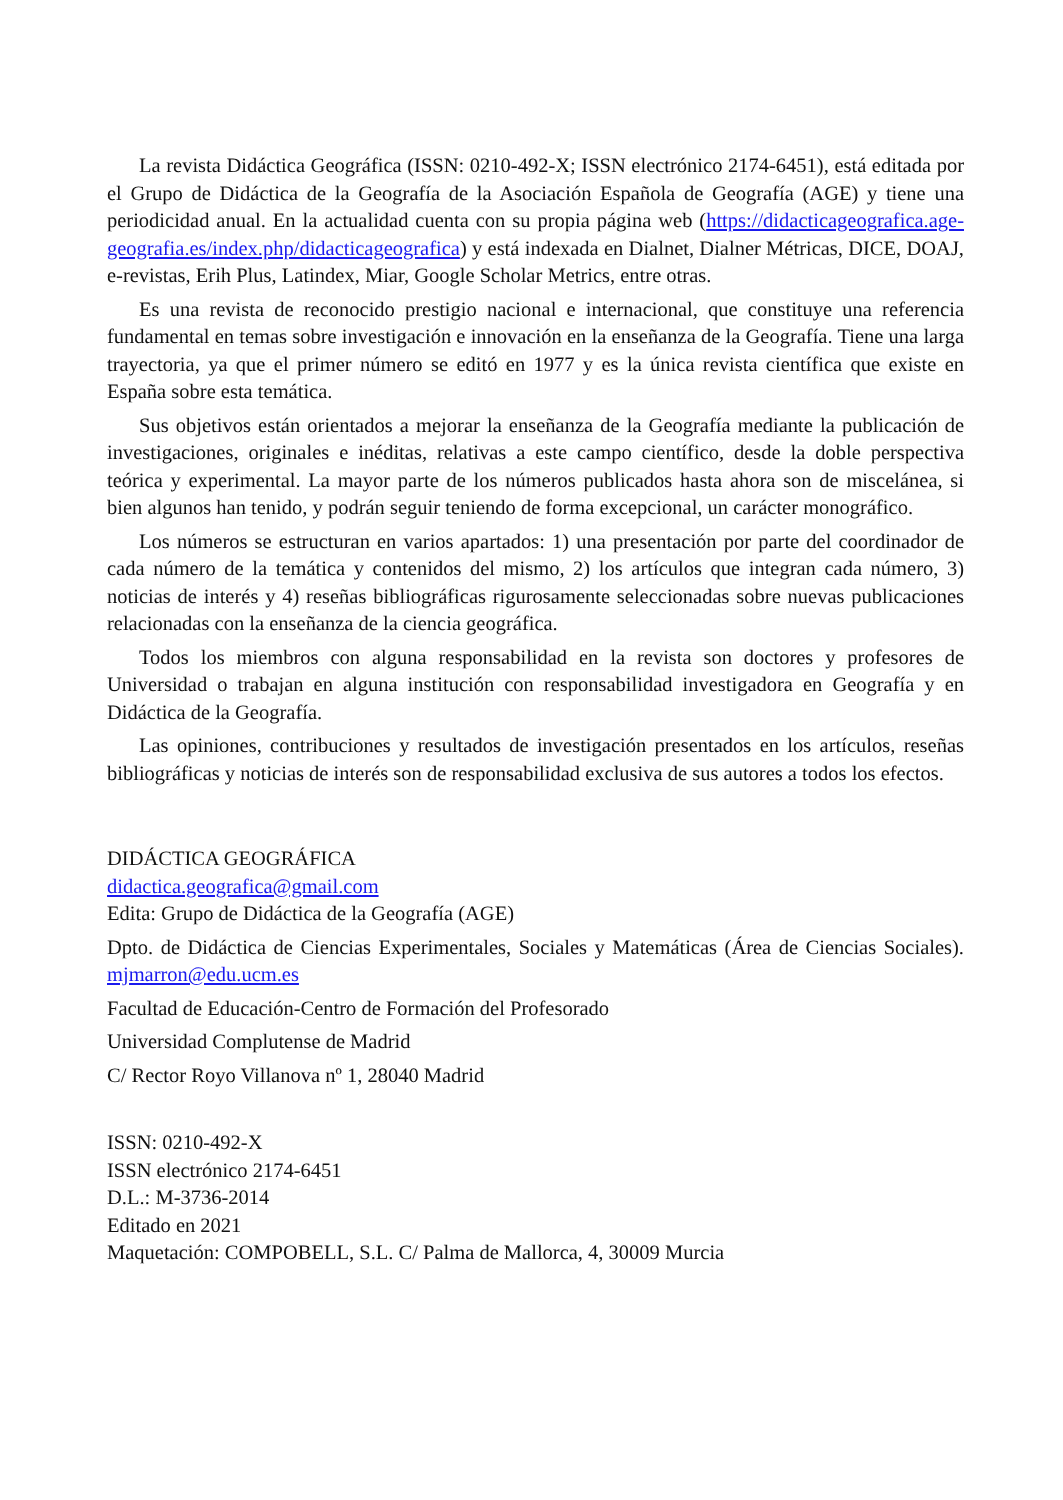La revista Didáctica Geográfica (ISSN: 0210-492-X; ISSN electrónico 2174-6451), está editada por el Grupo de Didáctica de la Geografía de la Asociación Española de Geografía (AGE) y tiene una periodicidad anual. En la actualidad cuenta con su propia página web (https://didacticageografica.age-geografia.es/index.php/didacticageografica) y está indexada en Dialnet, Dialner Métricas, DICE, DOAJ, e-revistas, Erih Plus, Latindex, Miar, Google Scholar Metrics, entre otras.
Es una revista de reconocido prestigio nacional e internacional, que constituye una referencia fundamental en temas sobre investigación e innovación en la enseñanza de la Geografía. Tiene una larga trayectoria, ya que el primer número se editó en 1977 y es la única revista científica que existe en España sobre esta temática.
Sus objetivos están orientados a mejorar la enseñanza de la Geografía mediante la publicación de investigaciones, originales e inéditas, relativas a este campo científico, desde la doble perspectiva teórica y experimental. La mayor parte de los números publicados hasta ahora son de miscelánea, si bien algunos han tenido, y podrán seguir teniendo de forma excepcional, un carácter monográfico.
Los números se estructuran en varios apartados: 1) una presentación por parte del coordinador de cada número de la temática y contenidos del mismo, 2) los artículos que integran cada número, 3) noticias de interés y 4) reseñas bibliográficas rigurosamente seleccionadas sobre nuevas publicaciones relacionadas con la enseñanza de la ciencia geográfica.
Todos los miembros con alguna responsabilidad en la revista son doctores y profesores de Universidad o trabajan en alguna institución con responsabilidad investigadora en Geografía y en Didáctica de la Geografía.
Las opiniones, contribuciones y resultados de investigación presentados en los artículos, reseñas bibliográficas y noticias de interés son de responsabilidad exclusiva de sus autores a todos los efectos.
DIDÁCTICA GEOGRÁFICA
didactica.geografica@gmail.com
Edita: Grupo de Didáctica de la Geografía (AGE)
Dpto. de Didáctica de Ciencias Experimentales, Sociales y Matemáticas (Área de Ciencias Sociales). mjmarron@edu.ucm.es
Facultad de Educación-Centro de Formación del Profesorado
Universidad Complutense de Madrid
C/ Rector Royo Villanova nº 1, 28040 Madrid
ISSN: 0210-492-X
ISSN electrónico 2174-6451
D.L.: M-3736-2014
Editado en 2021
Maquetación: COMPOBELL, S.L. C/ Palma de Mallorca, 4, 30009 Murcia